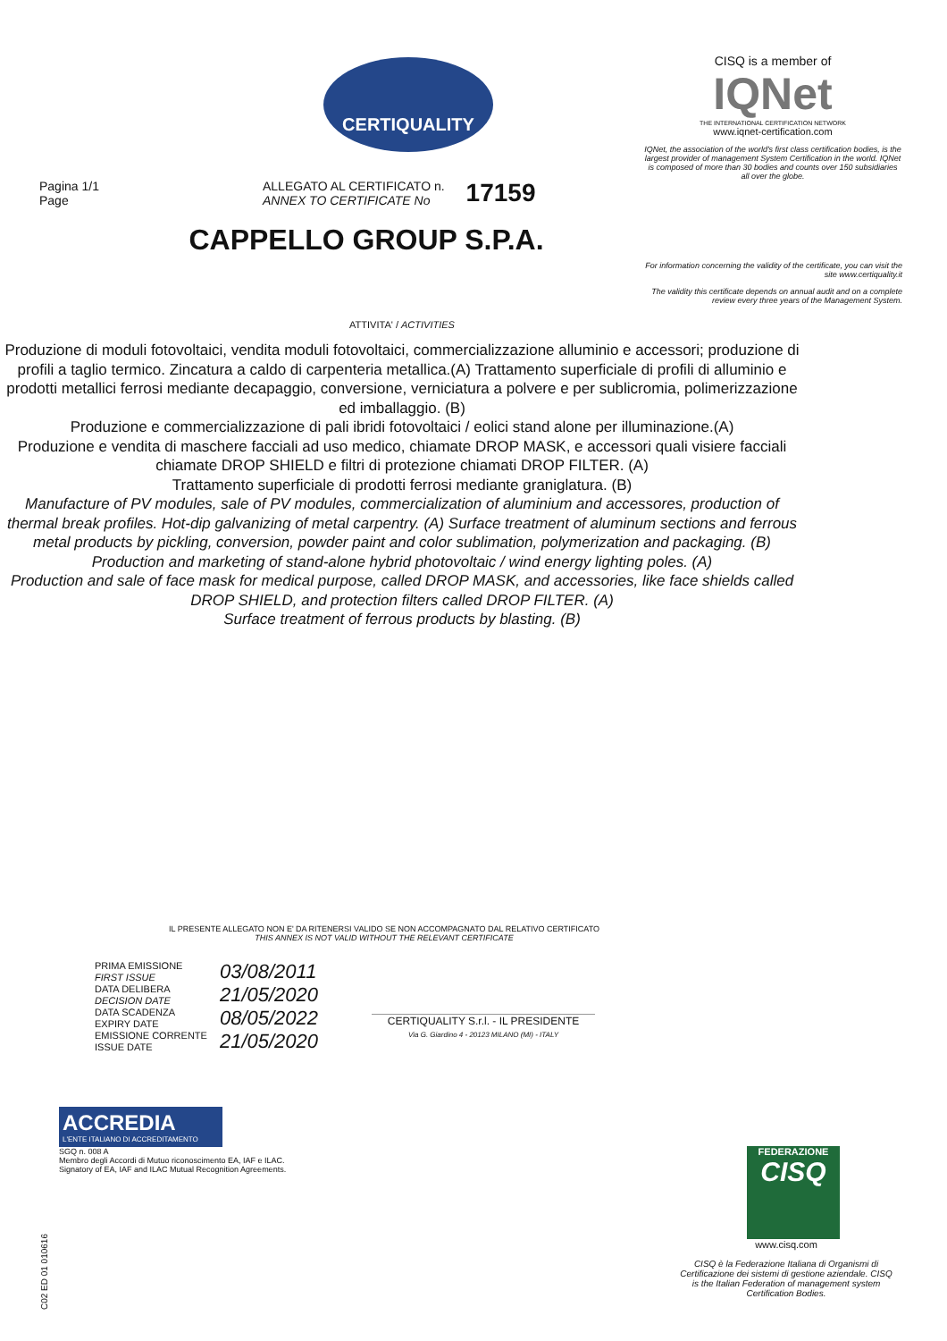CERTIQUALITY
Pagina 1/1
Page
ALLEGATO AL CERTIFICATO n.
ANNEX TO CERTIFICATE No
17159
CISQ is a member of
IQNet
THE INTERNATIONAL CERTIFICATION NETWORK
www.iqnet-certification.com
IQNet, the association of the world's first class certification bodies, is the largest provider of management System Certification in the world. IQNet is composed of more than 30 bodies and counts over 150 subsidiaries all over the globe.
For information concerning the validity of the certificate, you can visit the site www.certiquality.it
The validity this certificate depends on annual audit and on a complete review every three years of the Management System.
CAPPELLO GROUP S.P.A.
ATTIVITA' / ACTIVITIES
Produzione di moduli fotovoltaici, vendita moduli fotovoltaici, commercializzazione alluminio e accessori; produzione di profili a taglio termico. Zincatura a caldo di carpenteria metallica.(A) Trattamento superficiale di profili di alluminio e prodotti metallici ferrosi mediante decapaggio, conversione, verniciatura a polvere e per sublicromia, polimerizzazione ed imballaggio. (B)
Produzione e commercializzazione di pali ibridi fotovoltaici / eolici stand alone per illuminazione.(A)
Produzione e vendita di maschere facciali ad uso medico, chiamate DROP MASK, e accessori quali visiere facciali chiamate DROP SHIELD e filtri di protezione chiamati DROP FILTER. (A)
Trattamento superficiale di prodotti ferrosi mediante graniglatura. (B)
Manufacture of PV modules, sale of PV modules, commercialization of aluminium and accessores, production of thermal break profiles. Hot-dip galvanizing of metal carpentry. (A) Surface treatment of aluminum sections and ferrous metal products by pickling, conversion, powder paint and color sublimation, polymerization and packaging. (B) Production and marketing of stand-alone hybrid photovoltaic / wind energy lighting poles. (A)
Production and sale of face mask for medical purpose, called DROP MASK, and accessories, like face shields called DROP SHIELD, and protection filters called DROP FILTER. (A)
Surface treatment of ferrous products by blasting. (B)
IL PRESENTE ALLEGATO NON E' DA RITENERSI VALIDO SE NON ACCOMPAGNATO DAL RELATIVO CERTIFICATO
THIS ANNEX IS NOT VALID WITHOUT THE RELEVANT CERTIFICATE
PRIMA EMISSIONE
FIRST ISSUE
DATA DELIBERA
DECISION DATE
DATA SCADENZA
EXPIRY DATE
EMISSIONE CORRENTE
ISSUE DATE
03/08/2011
21/05/2020
08/05/2022
21/05/2020
CERTIQUALITY S.r.l. - IL PRESIDENTE
Via G. Giardino 4 - 20123 MILANO (MI) - ITALY
ACCREDIA
L'ENTE ITALIANO DI ACCREDITAMENTO
SGQ n. 008 A
Membro degli Accordi di Mutuo riconoscimento EA, IAF e ILAC.
Signatory of EA, IAF and ILAC Mutual Recognition Agreements.
FEDERAZIONE
CISQ
www.cisq.com
CISQ è la Federazione Italiana di Organismi di Certificazione dei sistemi di gestione aziendale. CISQ is the Italian Federation of management system Certification Bodies.
C02 ED 01 010616